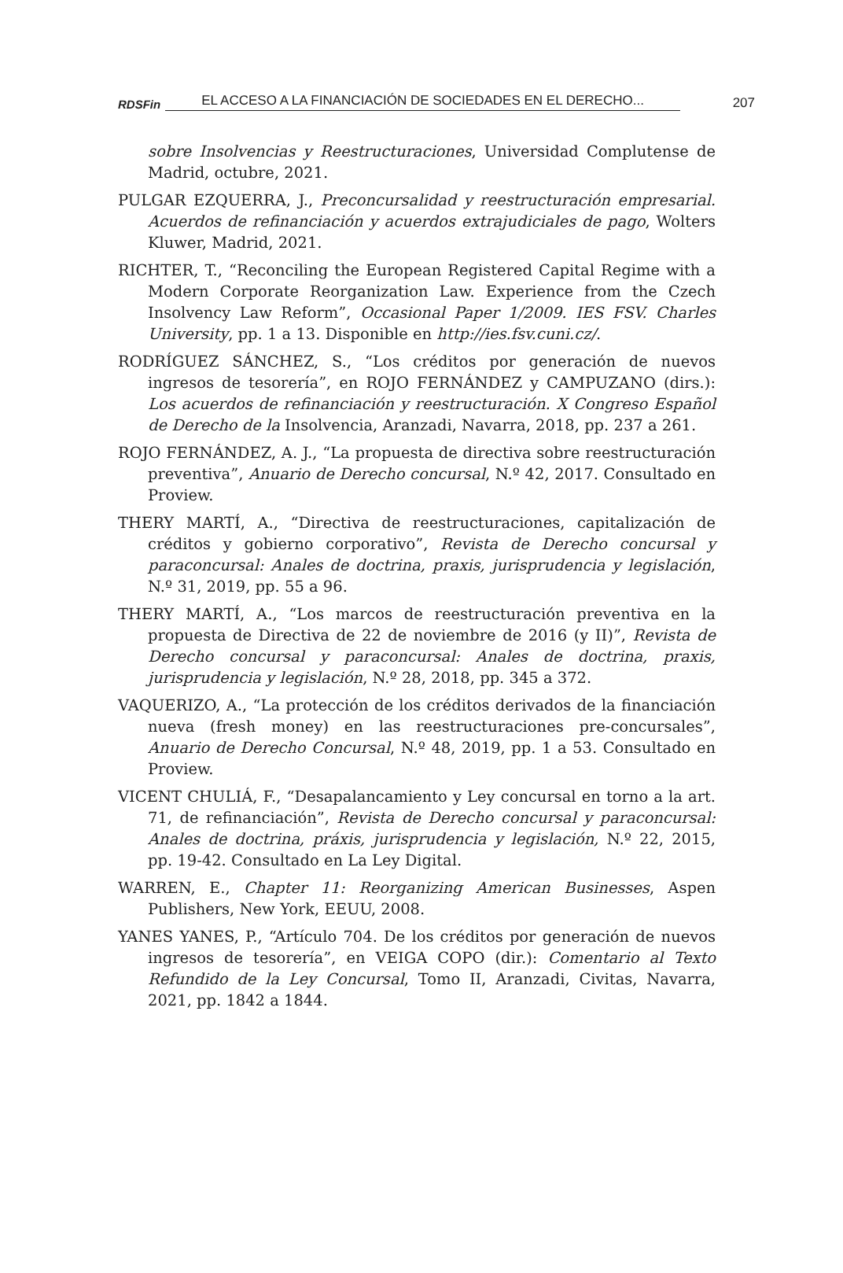RDSFin EL ACCESO A LA FINANCIACIÓN DE SOCIEDADES EN EL DERECHO... 207
sobre Insolvencias y Reestructuraciones, Universidad Complutense de Madrid, octubre, 2021.
PULGAR EZQUERRA, J., Preconcursalidad y reestructuración empresarial. Acuerdos de refinanciación y acuerdos extrajudiciales de pago, Wolters Kluwer, Madrid, 2021.
RICHTER, T., “Reconciling the European Registered Capital Regime with a Modern Corporate Reorganization Law. Experience from the Czech Insolvency Law Reform”, Occasional Paper 1/2009. IES FSV. Charles University, pp. 1 a 13. Disponible en http://ies.fsv.cuni.cz/.
RODRÍGUEZ SÁNCHEZ, S., “Los créditos por generación de nuevos ingresos de tesorería”, en ROJO FERNÁNDEZ y CAMPUZANO (dirs.): Los acuerdos de refinanciación y reestructuración. X Congreso Español de Derecho de la Insolvencia, Aranzadi, Navarra, 2018, pp. 237 a 261.
ROJO FERNÁNDEZ, A. J., “La propuesta de directiva sobre reestructuración preventiva”, Anuario de Derecho concursal, N.º 42, 2017. Consultado en Proview.
THERY MARTÍ, A., “Directiva de reestructuraciones, capitalización de créditos y gobierno corporativo”, Revista de Derecho concursal y paraconcursal: Anales de doctrina, praxis, jurisprudencia y legislación, N.º 31, 2019, pp. 55 a 96.
THERY MARTÍ, A., “Los marcos de reestructuración preventiva en la propuesta de Directiva de 22 de noviembre de 2016 (y II)”, Revista de Derecho concursal y paraconcursal: Anales de doctrina, praxis, jurisprudencia y legislación, N.º 28, 2018, pp. 345 a 372.
VAQUERIZO, A., “La protección de los créditos derivados de la financiación nueva (fresh money) en las reestructuraciones pre-concursales”, Anuario de Derecho Concursal, N.º 48, 2019, pp. 1 a 53. Consultado en Proview.
VICENT CHULIÁ, F., “Desapalancamiento y Ley concursal en torno a la art. 71, de refinanciación”, Revista de Derecho concursal y paraconcursal: Anales de doctrina, práxis, jurisprudencia y legislación, N.º 22, 2015, pp. 19-42. Consultado en La Ley Digital.
WARREN, E., Chapter 11: Reorganizing American Businesses, Aspen Publishers, New York, EEUU, 2008.
YANES YANES, P., “Artículo 704. De los créditos por generación de nuevos ingresos de tesorería”, en VEIGA COPO (dir.): Comentario al Texto Refundido de la Ley Concursal, Tomo II, Aranzadi, Civitas, Navarra, 2021, pp. 1842 a 1844.